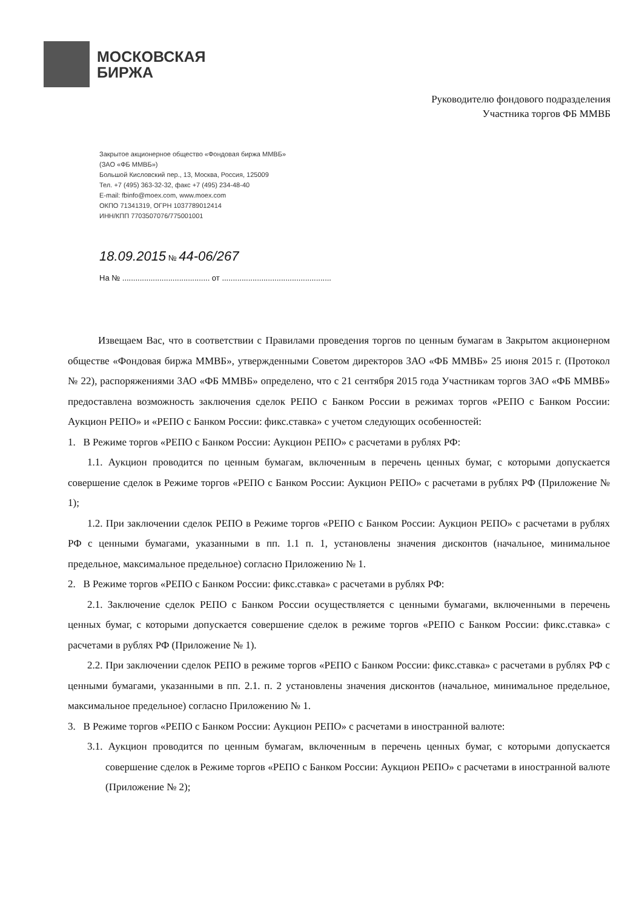МОСКОВСКАЯ
БИРЖА
Руководителю фондового подразделения
Участника торгов ФБ ММВБ
Закрытое акционерное общество «Фондовая биржа ММВБ»
(ЗАО «ФБ ММВБ»)
Большой Кисловский пер., 13, Москва, Россия, 125009
Тел. +7 (495) 363-32-32, факс +7 (495) 234-48-40
E-mail: fbinfo@moex.com, www.moex.com
ОКПО 71341319, ОГРН 1037789012414
ИНН/КПП 7703507076/775001001
18.09.2015 № 44-06/267
На № ........................................ от ..................................................
Извещаем Вас, что в соответствии с Правилами проведения торгов по ценным бумагам в Закрытом акционерном обществе «Фондовая биржа ММВБ», утвержденными Советом директоров ЗАО «ФБ ММВБ» 25 июня 2015 г. (Протокол № 22), распоряжениями ЗАО «ФБ ММВБ» определено, что с 21 сентября 2015 года Участникам торгов ЗАО «ФБ ММВБ» предоставлена возможность заключения сделок РЕПО с Банком России в режимах торгов «РЕПО с Банком России: Аукцион РЕПО» и «РЕПО с Банком России: фикс.ставка» с учетом следующих особенностей:
1. В Режиме торгов «РЕПО с Банком России: Аукцион РЕПО» с расчетами в рублях РФ:
1.1. Аукцион проводится по ценным бумагам, включенным в перечень ценных бумаг, с которыми допускается совершение сделок в Режиме торгов «РЕПО с Банком России: Аукцион РЕПО» с расчетами в рублях РФ (Приложение № 1);
1.2. При заключении сделок РЕПО в Режиме торгов «РЕПО с Банком России: Аукцион РЕПО» с расчетами в рублях РФ с ценными бумагами, указанными в пп. 1.1 п. 1, установлены значения дисконтов (начальное, минимальное предельное, максимальное предельное) согласно Приложению № 1.
2. В Режиме торгов «РЕПО с Банком России: фикс.ставка» с расчетами в рублях РФ:
2.1. Заключение сделок РЕПО с Банком России осуществляется с ценными бумагами, включенными в перечень ценных бумаг, с которыми допускается совершение сделок в режиме торгов «РЕПО с Банком России: фикс.ставка» с расчетами в рублях РФ (Приложение № 1).
2.2. При заключении сделок РЕПО в режиме торгов «РЕПО с Банком России: фикс.ставка» с расчетами в рублях РФ с ценными бумагами, указанными в пп. 2.1. п. 2 установлены значения дисконтов (начальное, минимальное предельное, максимальное предельное) согласно Приложению № 1.
3. В Режиме торгов «РЕПО с Банком России: Аукцион РЕПО» с расчетами в иностранной валюте:
3.1. Аукцион проводится по ценным бумагам, включенным в перечень ценных бумаг, с которыми допускается совершение сделок в Режиме торгов «РЕПО с Банком России: Аукцион РЕПО» с расчетами в иностранной валюте (Приложение № 2);